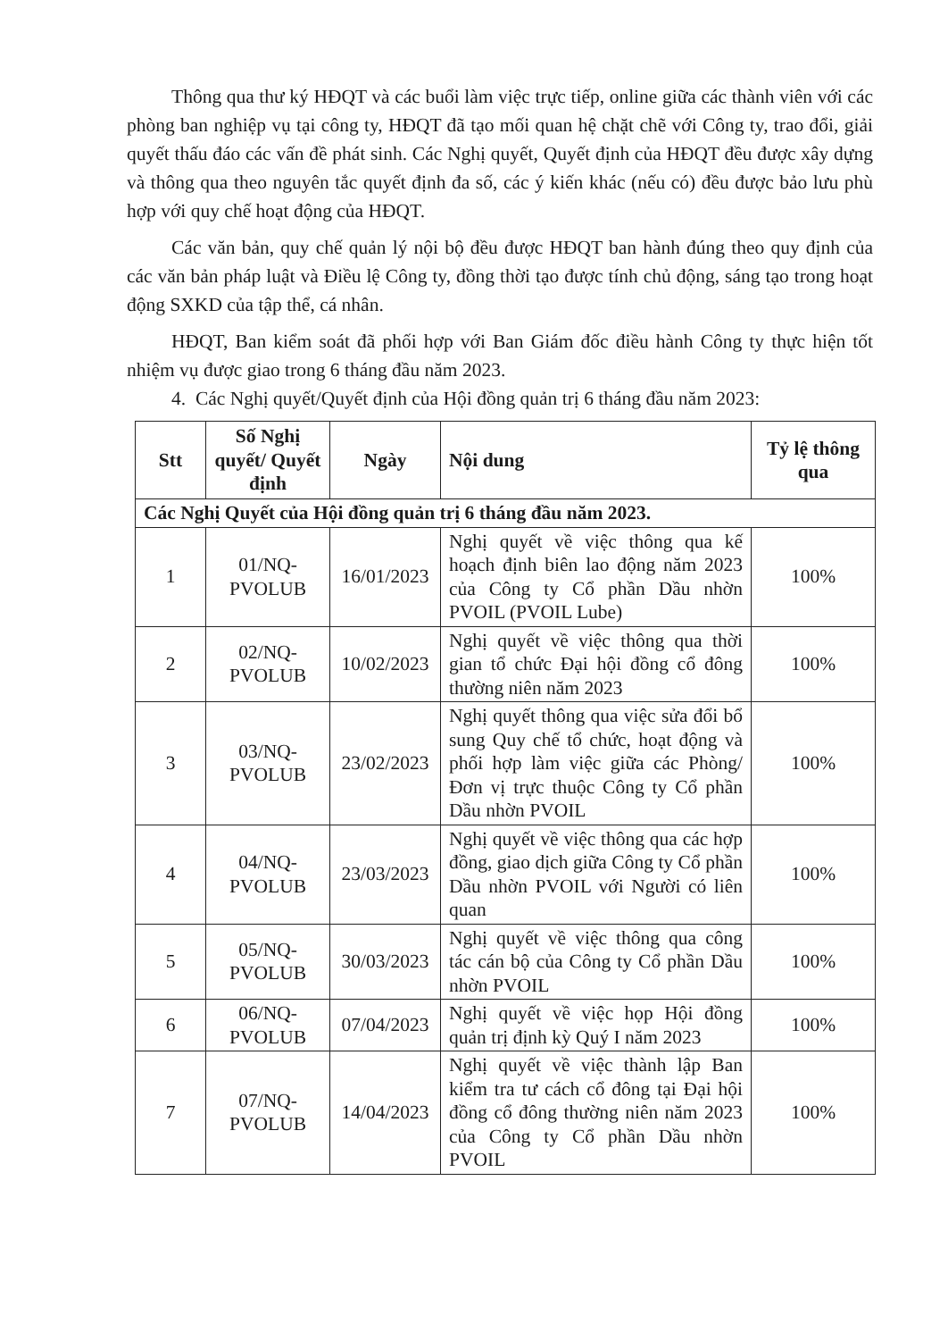Thông qua thư ký HĐQT và các buổi làm việc trực tiếp, online giữa các thành viên với các phòng ban nghiệp vụ tại công ty, HĐQT đã tạo mối quan hệ chặt chẽ với Công ty, trao đổi, giải quyết thấu đáo các vấn đề phát sinh. Các Nghị quyết, Quyết định của HĐQT đều được xây dựng và thông qua theo nguyên tắc quyết định đa số, các ý kiến khác (nếu có) đều được bảo lưu phù hợp với quy chế hoạt động của HĐQT.
Các văn bản, quy chế quản lý nội bộ đều được HĐQT ban hành đúng theo quy định của các văn bản pháp luật và Điều lệ Công ty, đồng thời tạo được tính chủ động, sáng tạo trong hoạt động SXKD của tập thể, cá nhân.
HĐQT, Ban kiểm soát đã phối hợp với Ban Giám đốc điều hành Công ty thực hiện tốt nhiệm vụ được giao trong 6 tháng đầu năm 2023.
4. Các Nghị quyết/Quyết định của Hội đồng quản trị 6 tháng đầu năm 2023:
| Stt | Số Nghị quyết/ Quyết định | Ngày | Nội dung | Tỷ lệ thông qua |
| --- | --- | --- | --- | --- |
| Các Nghị Quyết của Hội đồng quản trị 6 tháng đầu năm 2023. | | | | |
| 1 | 01/NQ-PVOLUB | 16/01/2023 | Nghị quyết về việc thông qua kế hoạch định biên lao động năm 2023 của Công ty Cổ phần Dầu nhờn PVOIL (PVOIL Lube) | 100% |
| 2 | 02/NQ-PVOLUB | 10/02/2023 | Nghị quyết về việc thông qua thời gian tổ chức Đại hội đồng cổ đông thường niên năm 2023 | 100% |
| 3 | 03/NQ-PVOLUB | 23/02/2023 | Nghị quyết thông qua việc sửa đổi bổ sung Quy chế tổ chức, hoạt động và phối hợp làm việc giữa các Phòng/Đơn vị trực thuộc Công ty Cổ phần Dầu nhờn PVOIL | 100% |
| 4 | 04/NQ-PVOLUB | 23/03/2023 | Nghị quyết về việc thông qua các hợp đồng, giao dịch giữa Công ty Cổ phần Dầu nhờn PVOIL với Người có liên quan | 100% |
| 5 | 05/NQ-PVOLUB | 30/03/2023 | Nghị quyết về việc thông qua công tác cán bộ của Công ty Cổ phần Dầu nhờn PVOIL | 100% |
| 6 | 06/NQ-PVOLUB | 07/04/2023 | Nghị quyết về việc họp Hội đồng quản trị định kỳ Quý I năm 2023 | 100% |
| 7 | 07/NQ-PVOLUB | 14/04/2023 | Nghị quyết về việc thành lập Ban kiểm tra tư cách cổ đông tại Đại hội đồng cổ đông thường niên năm 2023 của Công ty Cổ phần Dầu nhờn PVOIL | 100% |